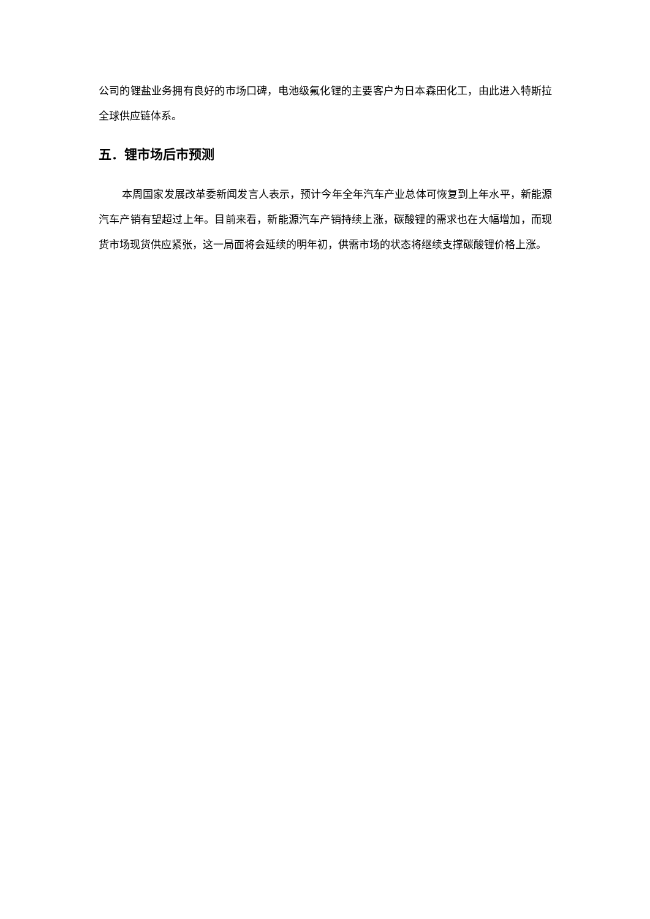公司的锂盐业务拥有良好的市场口碑，电池级氟化锂的主要客户为日本森田化工，由此进入特斯拉全球供应链体系。
五．锂市场后市预测
本周国家发展改革委新闻发言人表示，预计今年全年汽车产业总体可恢复到上年水平，新能源汽车产销有望超过上年。目前来看，新能源汽车产销持续上涨，碳酸锂的需求也在大幅增加，而现货市场现货供应紧张，这一局面将会延续的明年初，供需市场的状态将继续支撑碳酸锂价格上涨。